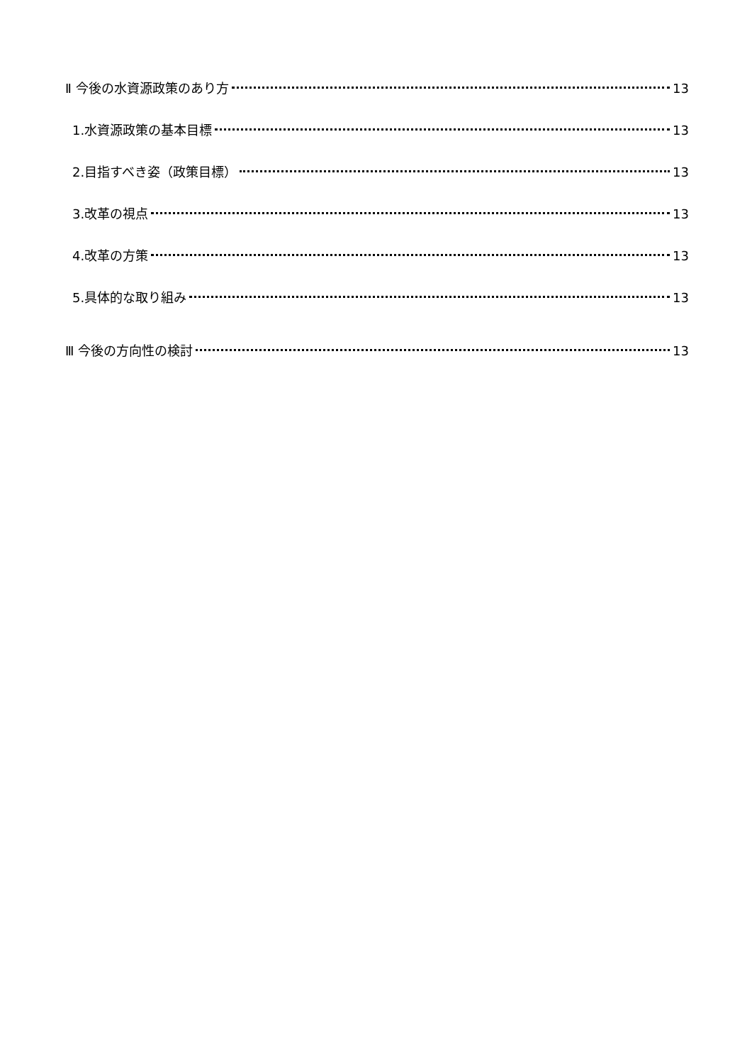Ⅱ 今後の水資源政策のあり方 13
1.水資源政策の基本目標 13
2.目指すべき姿（政策目標） 13
3.改革の視点 13
4.改革の方策 13
5.具体的な取り組み 13
Ⅲ 今後の方向性の検討 13